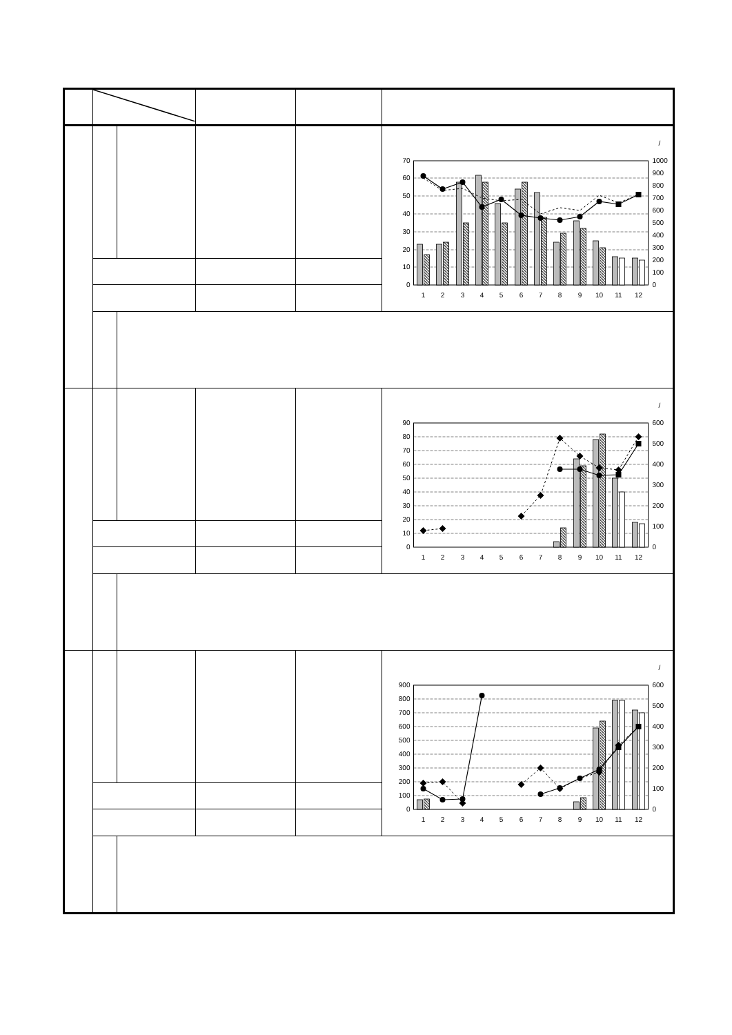| | | | | | / 0 10 20 30 40 50 60 70 0 100 200 300 400 500 600 700 800 900 1000 1 2 3 4 5 6 7 8 9 10 11 12 |
| | | | | | / 0 10 20 30 40 50 60 70 80 90 0 100 200 300 400 500 600 1 2 3 4 5 6 7 8 9 10 11 12 |
| | | | | | / 0 100 200 300 400 500 600 700 800 900 0 100 200 300 400 500 600 1 2 3 4 5 6 7 8 9 10 11 12 |